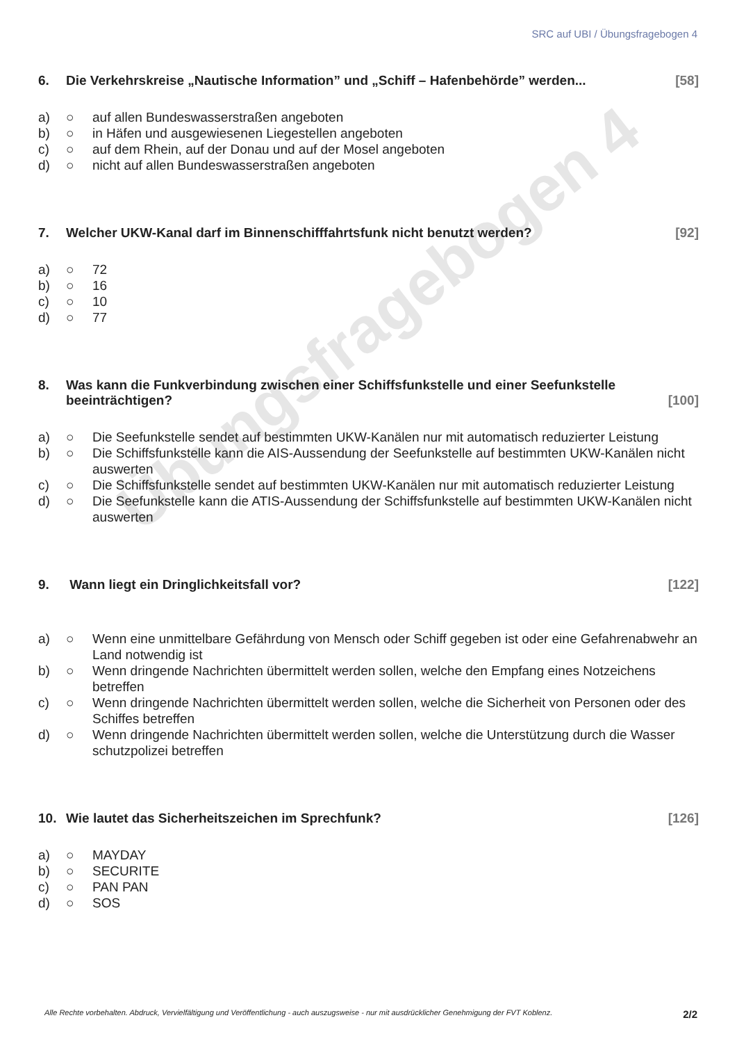SRC auf UBI / Übungsfragebogen 4
Übungsfragebogen 4
6. Die Verkehrskreise „Nautische Information” und „Schiff – Hafenbehörde” werden... [58]
a) ○ auf allen Bundeswasserstraßen angeboten
b) ○ in Häfen und ausgewiesenen Liegestellen angeboten
c) ○ auf dem Rhein, auf der Donau und auf der Mosel angeboten
d) ○ nicht auf allen Bundeswasserstraßen angeboten
7. Welcher UKW-Kanal darf im Binnenschifffahrtsfunk nicht benutzt werden? [92]
a) ○ 72
b) ○ 16
c) ○ 10
d) ○ 77
8. Was kann die Funkverbindung zwischen einer Schiffsfunkstelle und einer Seefunkstelle beeinträchtigen? [100]
a) ○ Die Seefunkstelle sendet auf bestimmten UKW-Kanälen nur mit automatisch reduzierter Leistung
b) ○ Die Schiffsfunkstelle kann die AIS-Aussendung der Seefunkstelle auf bestimmten UKW-Kanälen nicht auswerten
c) ○ Die Schiffsfunkstelle sendet auf bestimmten UKW-Kanälen nur mit automatisch reduzierter Leistung
d) ○ Die Seefunkstelle kann die ATIS-Aussendung der Schiffsfunkstelle auf bestimmten UKW-Kanälen nicht auswerten
9. Wann liegt ein Dringlichkeitsfall vor? [122]
a) ○ Wenn eine unmittelbare Gefährdung von Mensch oder Schiff gegeben ist oder eine Gefahrenabwehr an Land notwendig ist
b) ○ Wenn dringende Nachrichten übermittelt werden sollen, welche den Empfang eines Notzeichens betreffen
c) ○ Wenn dringende Nachrichten übermittelt werden sollen, welche die Sicherheit von Personen oder des Schiffes betreffen
d) ○ Wenn dringende Nachrichten übermittelt werden sollen, welche die Unterstützung durch die Wasser schutzpolizei betreffen
10. Wie lautet das Sicherheitszeichen im Sprechfunk? [126]
a) ○ MAYDAY
b) ○ SECURITE
c) ○ PAN PAN
d) ○ SOS
Alle Rechte vorbehalten. Abdruck, Vervielfältigung und Veröffentlichung - auch auszugsweise - nur mit ausdrücklicher Genehmigung der FVT Koblenz. 2/2